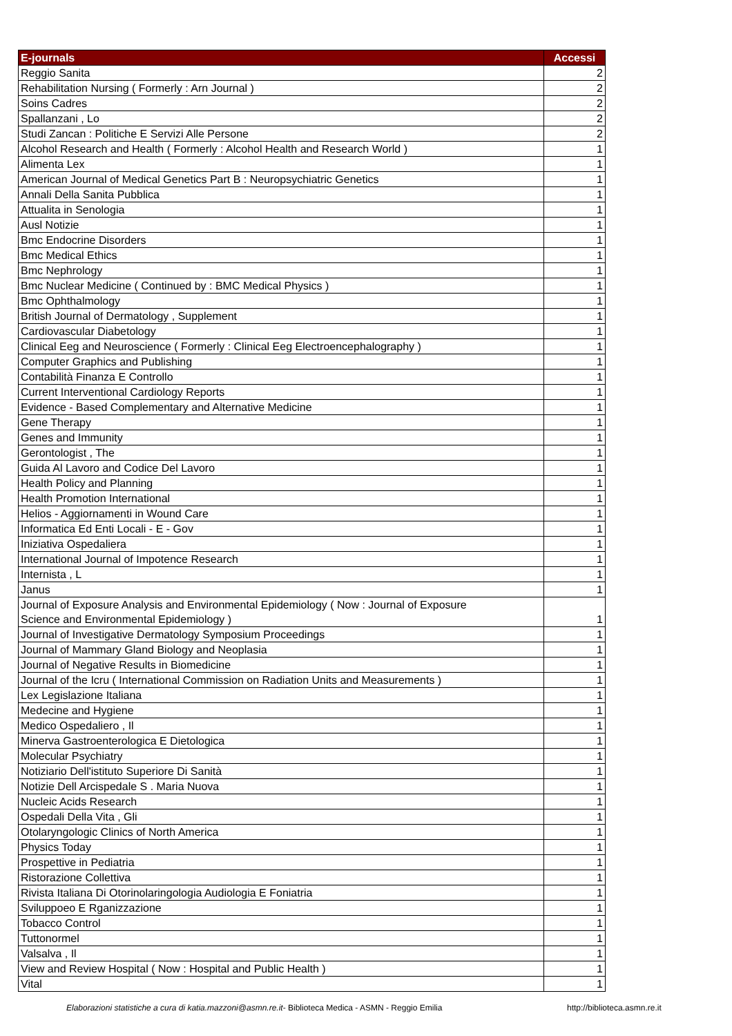| E-journals | Accessi |
| --- | --- |
| Reggio Sanita | 2 |
| Rehabilitation Nursing ( Formerly : Arn Journal ) | 2 |
| Soins Cadres | 2 |
| Spallanzani , Lo | 2 |
| Studi Zancan : Politiche E Servizi Alle Persone | 2 |
| Alcohol Research and Health ( Formerly : Alcohol Health and Research World ) | 1 |
| Alimenta Lex | 1 |
| American Journal of Medical Genetics Part B : Neuropsychiatric Genetics | 1 |
| Annali Della Sanita Pubblica | 1 |
| Attualita in Senologia | 1 |
| Ausl Notizie | 1 |
| Bmc Endocrine Disorders | 1 |
| Bmc Medical Ethics | 1 |
| Bmc Nephrology | 1 |
| Bmc Nuclear Medicine ( Continued by : BMC Medical Physics ) | 1 |
| Bmc Ophthalmology | 1 |
| British Journal of Dermatology , Supplement | 1 |
| Cardiovascular Diabetology | 1 |
| Clinical Eeg and Neuroscience ( Formerly : Clinical Eeg Electroencephalography ) | 1 |
| Computer Graphics and Publishing | 1 |
| Contabilità Finanza E Controllo | 1 |
| Current Interventional Cardiology Reports | 1 |
| Evidence - Based Complementary and Alternative Medicine | 1 |
| Gene Therapy | 1 |
| Genes and Immunity | 1 |
| Gerontologist , The | 1 |
| Guida Al Lavoro and Codice Del Lavoro | 1 |
| Health Policy and Planning | 1 |
| Health Promotion International | 1 |
| Helios - Aggiornamenti in Wound Care | 1 |
| Informatica Ed Enti Locali - E - Gov | 1 |
| Iniziativa Ospedaliera | 1 |
| International Journal of Impotence Research | 1 |
| Internista , L | 1 |
| Janus | 1 |
| Journal of Exposure Analysis and Environmental Epidemiology ( Now : Journal of Exposure Science and Environmental Epidemiology ) | 1 |
| Journal of Investigative Dermatology Symposium Proceedings | 1 |
| Journal of Mammary Gland Biology and Neoplasia | 1 |
| Journal of Negative Results in Biomedicine | 1 |
| Journal of the Icru ( International Commission on Radiation Units and Measurements ) | 1 |
| Lex Legislazione Italiana | 1 |
| Medecine and Hygiene | 1 |
| Medico Ospedaliero , Il | 1 |
| Minerva Gastroenterologica E Dietologica | 1 |
| Molecular Psychiatry | 1 |
| Notiziario Dell'istituto Superiore Di Sanità | 1 |
| Notizie Dell Arcispedale S . Maria Nuova | 1 |
| Nucleic Acids Research | 1 |
| Ospedali Della Vita , Gli | 1 |
| Otolaryngologic Clinics of North America | 1 |
| Physics Today | 1 |
| Prospettive in Pediatria | 1 |
| Ristorazione Collettiva | 1 |
| Rivista Italiana Di Otorinolaringologia Audiologia E Foniatria | 1 |
| Sviluppoeo E Rganizzazione | 1 |
| Tobacco Control | 1 |
| Tuttonormel | 1 |
| Valsalva , Il | 1 |
| View and Review Hospital ( Now : Hospital and Public Health ) | 1 |
| Vital | 1 |
Elaborazioni statistiche a cura di katia.mazzoni@asmn.re.it- Biblioteca Medica - ASMN - Reggio Emilia
http://biblioteca.asmn.re.it